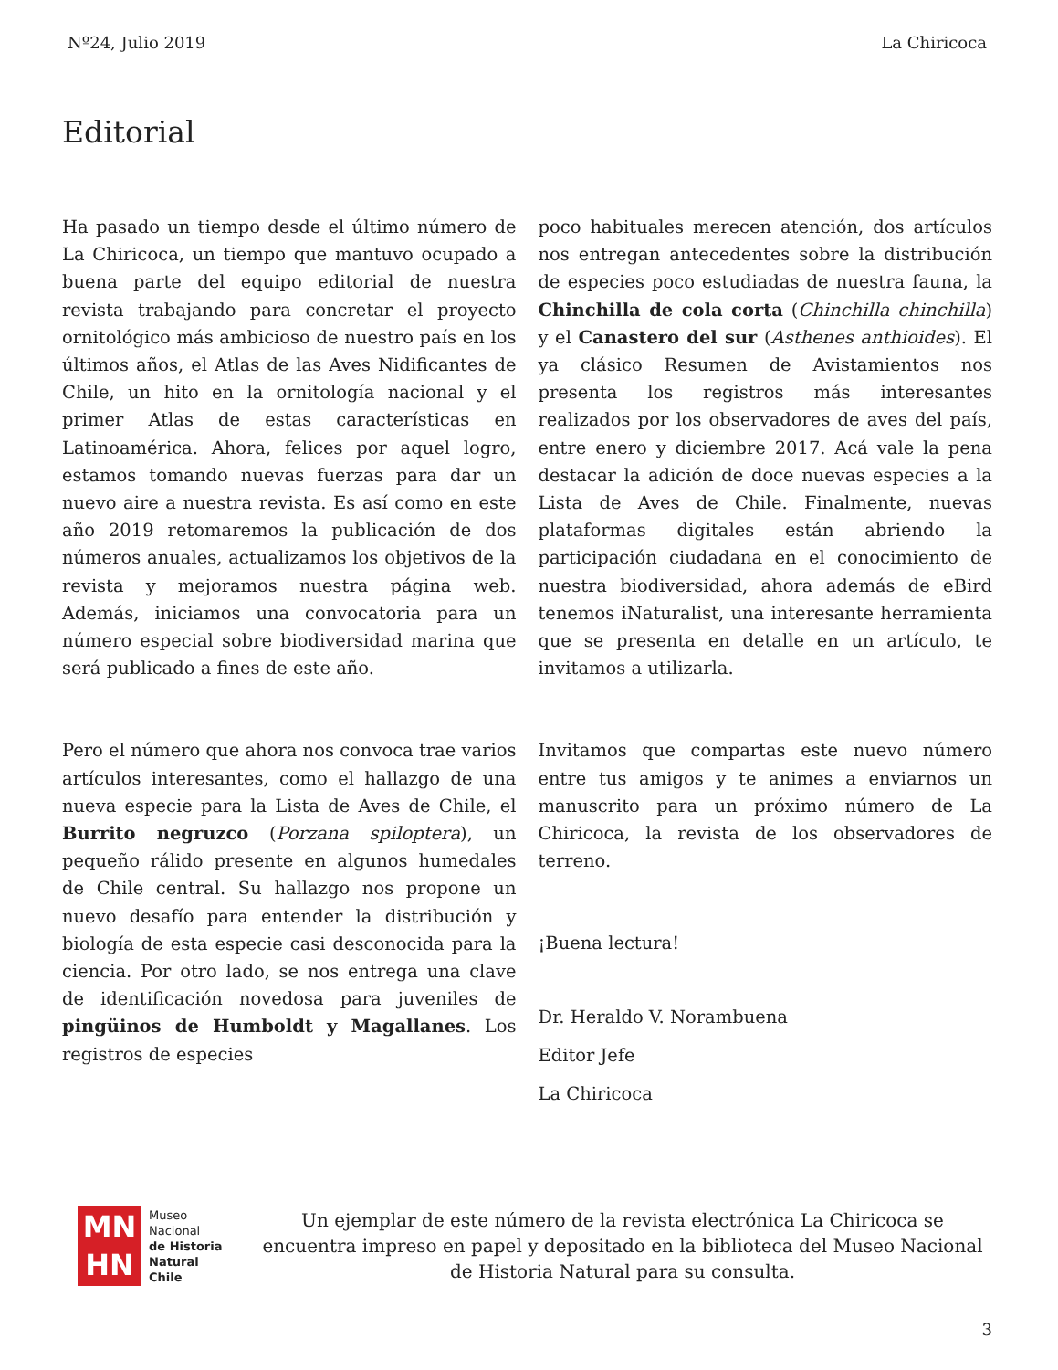Nº24, Julio 2019 La Chiricoca
Editorial
Ha pasado un tiempo desde el último número de La Chiricoca, un tiempo que mantuvo ocupado a buena parte del equipo editorial de nuestra revista trabajando para concretar el proyecto ornitológico más ambicioso de nuestro país en los últimos años, el Atlas de las Aves Nidificantes de Chile, un hito en la ornitología nacional y el primer Atlas de estas características en Latinoamérica. Ahora, felices por aquel logro, estamos tomando nuevas fuerzas para dar un nuevo aire a nuestra revista. Es así como en este año 2019 retomaremos la publicación de dos números anuales, actualizamos los objetivos de la revista y mejoramos nuestra página web. Además, iniciamos una convocatoria para un número especial sobre biodiversidad marina que será publicado a fines de este año.
Pero el número que ahora nos convoca trae varios artículos interesantes, como el hallazgo de una nueva especie para la Lista de Aves de Chile, el Burrito negruzco (Porzana spiloptera), un pequeño rálido presente en algunos humedales de Chile central. Su hallazgo nos propone un nuevo desafío para entender la distribución y biología de esta especie casi desconocida para la ciencia. Por otro lado, se nos entrega una clave de identificación novedosa para juveniles de pingüinos de Humboldt y Magallanes. Los registros de especies
poco habituales merecen atención, dos artículos nos entregan antecedentes sobre la distribución de especies poco estudiadas de nuestra fauna, la Chinchilla de cola corta (Chinchilla chinchilla) y el Canastero del sur (Asthenes anthioides). El ya clásico Resumen de Avistamientos nos presenta los registros más interesantes realizados por los observadores de aves del país, entre enero y diciembre 2017. Acá vale la pena destacar la adición de doce nuevas especies a la Lista de Aves de Chile. Finalmente, nuevas plataformas digitales están abriendo la participación ciudadana en el conocimiento de nuestra biodiversidad, ahora además de eBird tenemos iNaturalist, una interesante herramienta que se presenta en detalle en un artículo, te invitamos a utilizarla.
Invitamos que compartas este nuevo número entre tus amigos y te animes a enviarnos un manuscrito para un próximo número de La Chiricoca, la revista de los observadores de terreno.
¡Buena lectura!
Dr. Heraldo V. Norambuena
Editor Jefe
La Chiricoca
MN
HN
Museo
Nacional
de Historia
Natural
Chile
Un ejemplar de este número de la revista electrónica La Chiricoca se encuentra impreso en papel y depositado en la biblioteca del Museo Nacional de Historia Natural para su consulta.
3